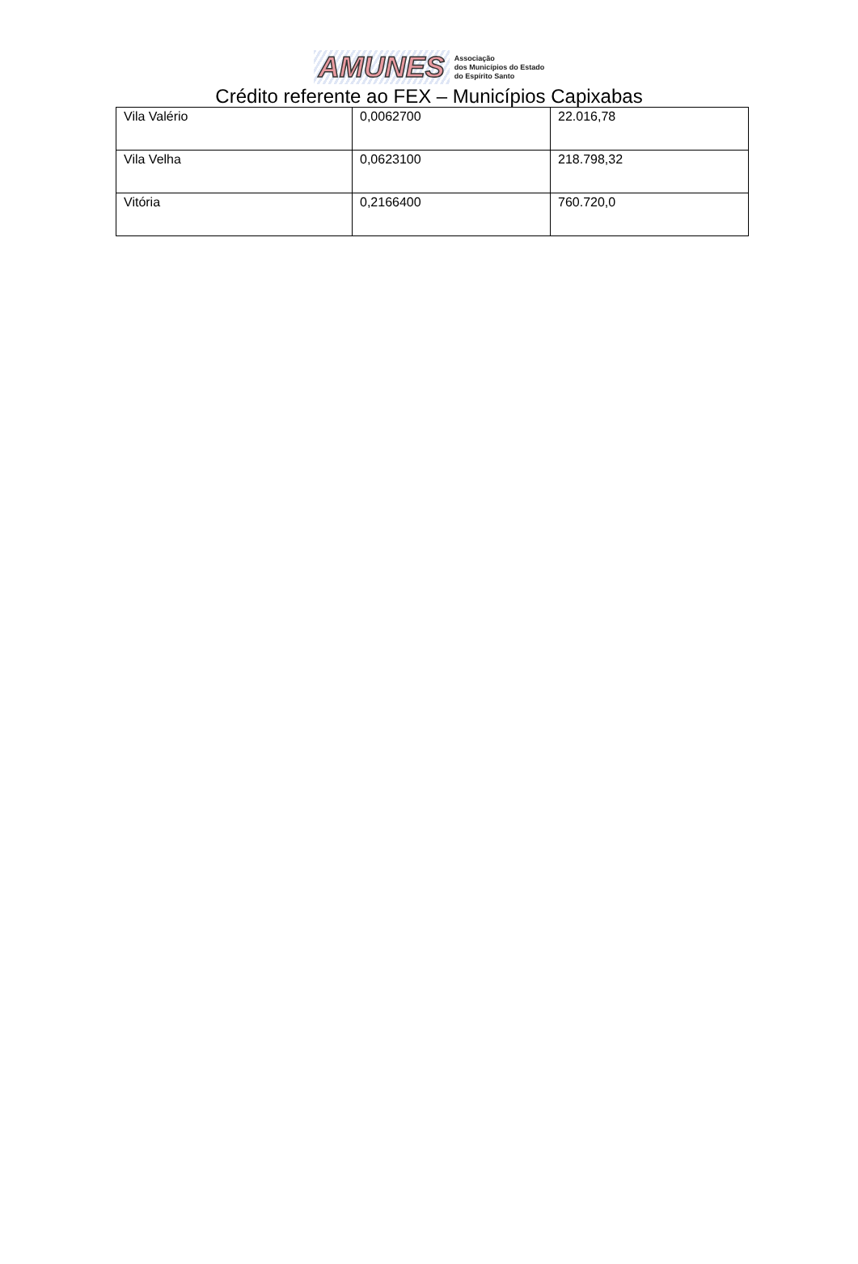AMUNES
Associação
dos Municípios do Estado
do Espírito Santo
Crédito referente ao FEX – Municípios Capixabas
| Vila Valério | 0,0062700 | 22.016,78 |
| Vila Velha | 0,0623100 | 218.798,32 |
| Vitória | 0,2166400 | 760.720,0 |